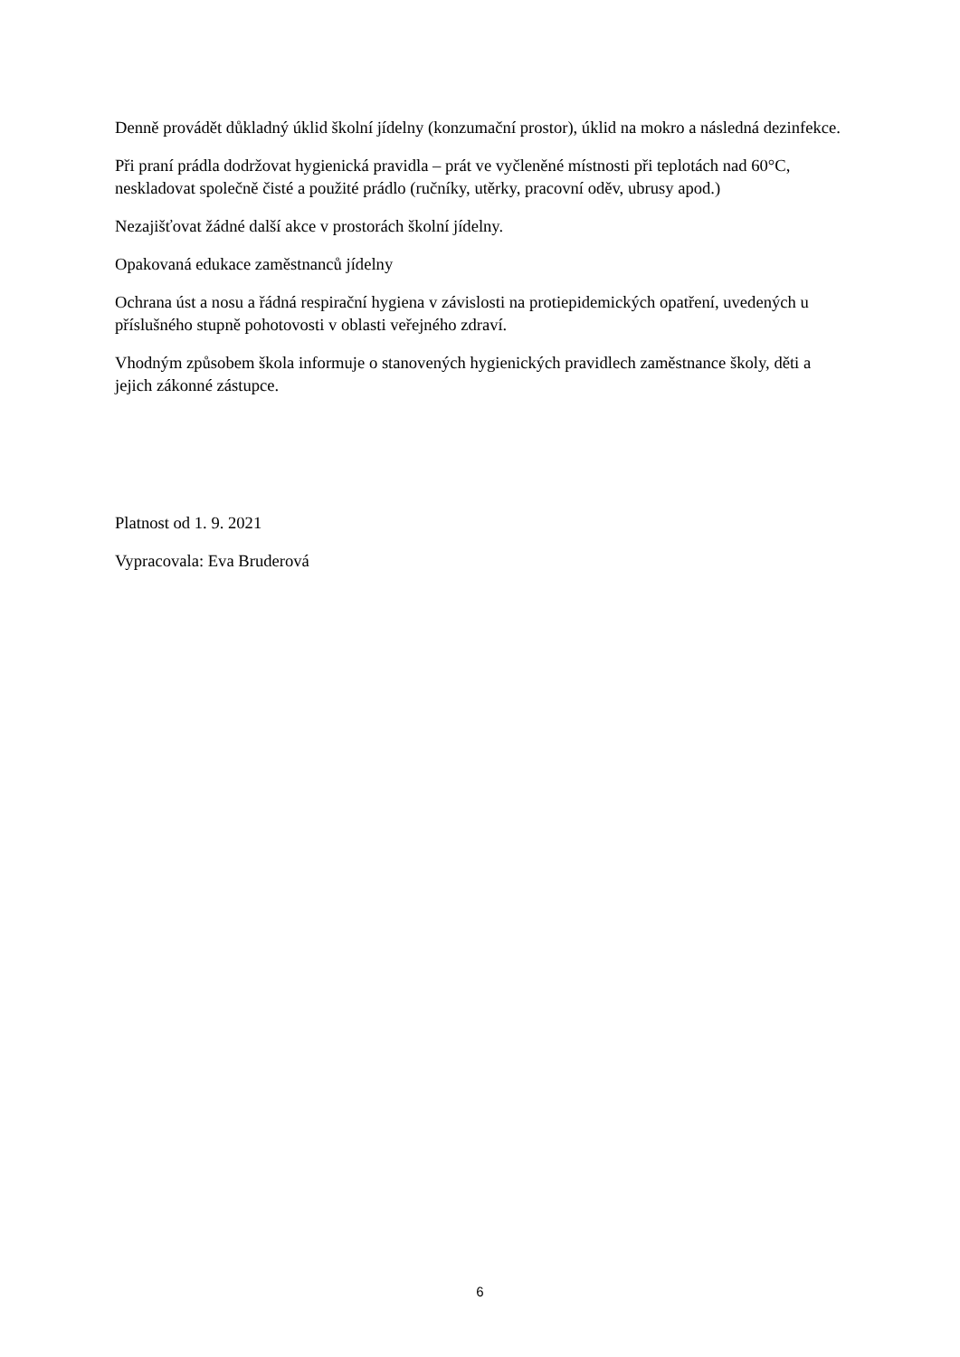Denně provádět důkladný úklid školní jídelny (konzumační prostor), úklid na mokro a následná dezinfekce.
Při praní prádla dodržovat hygienická pravidla – prát ve vyčleněné místnosti při teplotách nad 60°C, neskladovat společně čisté a použité prádlo (ručníky, utěrky, pracovní oděv, ubrusy apod.)
Nezajišťovat žádné další akce v prostorách školní jídelny.
Opakovaná edukace zaměstnanců jídelny
Ochrana úst a nosu a řádná respirační hygiena v závislosti na protiepidemických opatření, uvedených u příslušného stupně pohotovosti v oblasti veřejného zdraví.
Vhodným způsobem škola informuje o stanovených hygienických pravidlech zaměstnance školy, děti a jejich zákonné zástupce.
Platnost od 1. 9. 2021
Vypracovala: Eva Bruderová
6